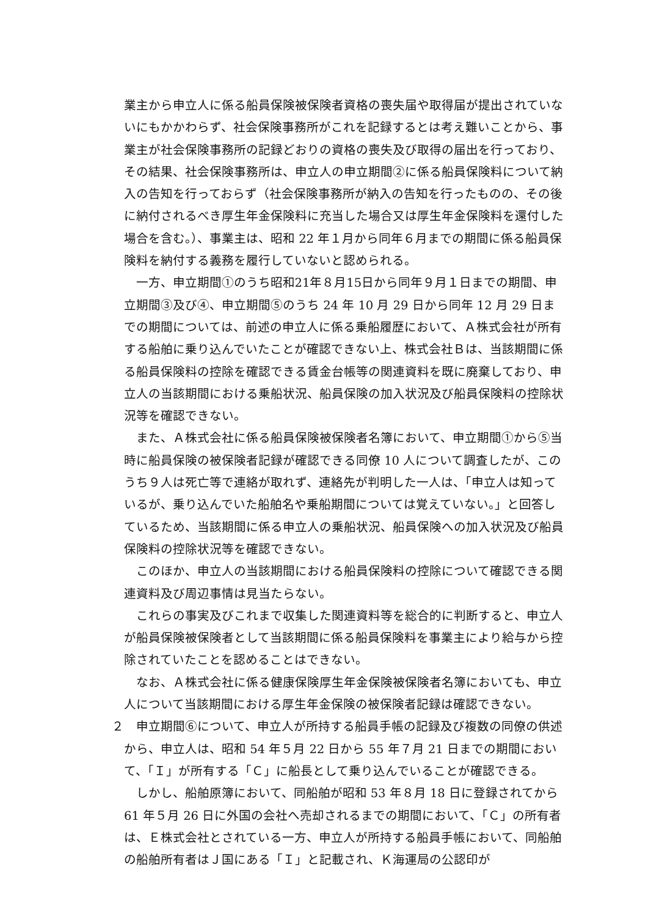業主から申立人に係る船員保険被保険者資格の喪失届や取得届が提出されていないにもかかわらず、社会保険事務所がこれを記録するとは考え難いことから、事業主が社会保険事務所の記録どおりの資格の喪失及び取得の届出を行っており、その結果、社会保険事務所は、申立人の申立期間②に係る船員保険料について納入の告知を行っておらず（社会保険事務所が納入の告知を行ったものの、その後に納付されるべき厚生年金保険料に充当した場合又は厚生年金保険料を還付した場合を含む。）、事業主は、昭和 22 年１月から同年６月までの期間に係る船員保険料を納付する義務を履行していないと認められる。
一方、申立期間①のうち昭和21年８月15日から同年９月１日までの期間、申立期間③及び④、申立期間⑤のうち 24 年 10 月 29 日から同年 12 月 29 日までの期間については、前述の申立人に係る乗船履歴において、Ａ株式会社が所有する船舶に乗り込んでいたことが確認できない上、株式会社Ｂは、当該期間に係る船員保険料の控除を確認できる賃金台帳等の関連資料を既に廃棄しており、申立人の当該期間における乗船状況、船員保険の加入状況及び船員保険料の控除状況等を確認できない。
また、Ａ株式会社に係る船員保険被保険者名簿において、申立期間①から⑤当時に船員保険の被保険者記録が確認できる同僚 10 人について調査したが、このうち９人は死亡等で連絡が取れず、連絡先が判明した一人は、「申立人は知っているが、乗り込んでいた船舶名や乗船期間については覚えていない。」と回答しているため、当該期間に係る申立人の乗船状況、船員保険への加入状況及び船員保険料の控除状況等を確認できない。
このほか、申立人の当該期間における船員保険料の控除について確認できる関連資料及び周辺事情は見当たらない。
これらの事実及びこれまで収集した関連資料等を総合的に判断すると、申立人が船員保険被保険者として当該期間に係る船員保険料を事業主により給与から控除されていたことを認めることはできない。
なお、Ａ株式会社に係る健康保険厚生年金保険被保険者名簿においても、申立人について当該期間における厚生年金保険の被保険者記録は確認できない。
２　申立期間⑥について、申立人が所持する船員手帳の記録及び複数の同僚の供述から、申立人は、昭和 54 年５月 22 日から 55 年７月 21 日までの期間において、「Ｉ」が所有する「Ｃ」に船長として乗り込んでいることが確認できる。
しかし、船舶原簿において、同船舶が昭和 53 年８月 18 日に登録されてから 61 年５月 26 日に外国の会社へ売却されるまでの期間において、「Ｃ」の所有者は、Ｅ株式会社とされている一方、申立人が所持する船員手帳において、同船舶の船舶所有者はＪ国にある「Ｉ」と記載され、Ｋ海運局の公認印が